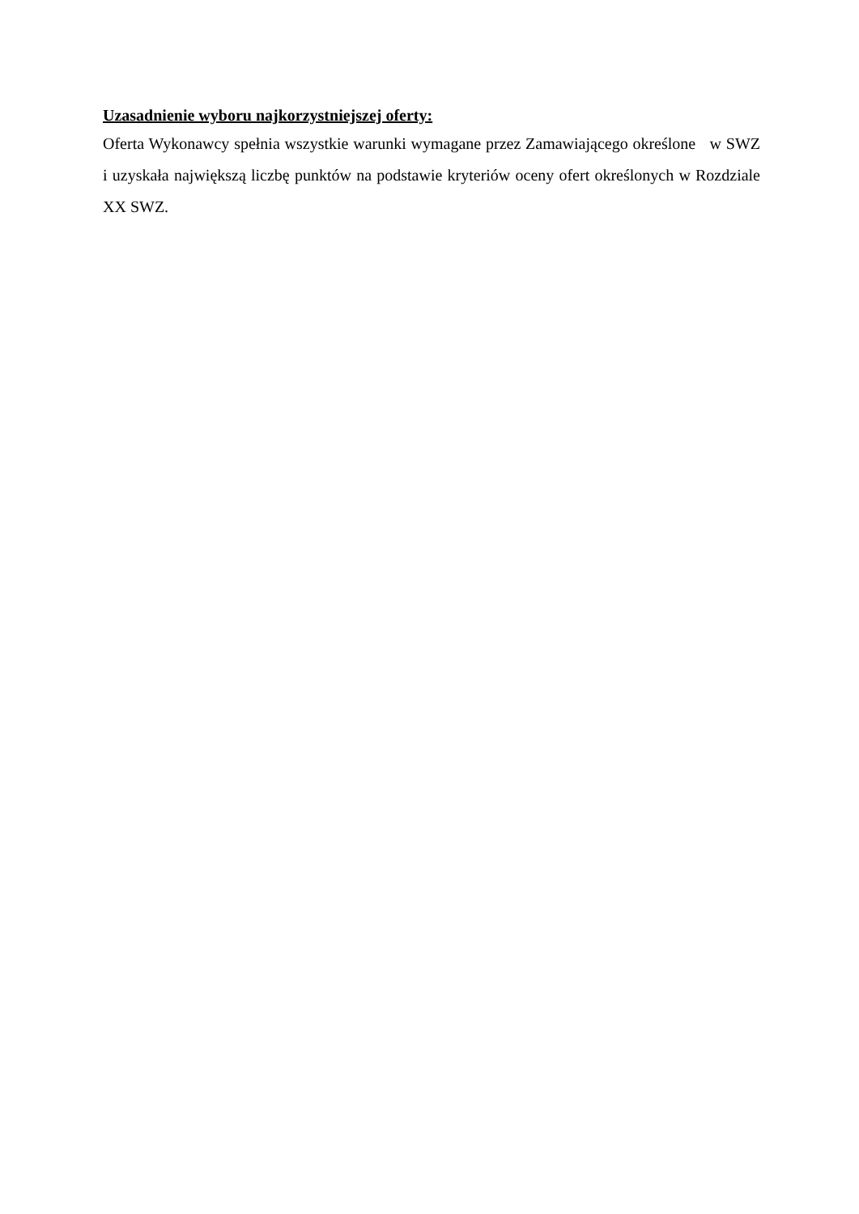Uzasadnienie wyboru najkorzystniejszej oferty:
Oferta Wykonawcy spełnia wszystkie warunki wymagane przez Zamawiającego określone w SWZ i uzyskała największą liczbę punktów na podstawie kryteriów oceny ofert określonych w Rozdziale XX SWZ.